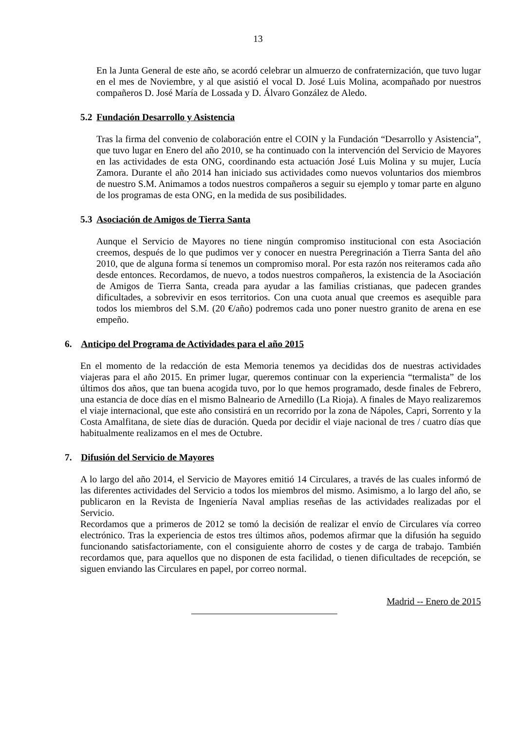13
En la Junta General de este año, se acordó celebrar un almuerzo de confraternización, que tuvo lugar en el mes de Noviembre, y al que asistió el vocal D. José Luis Molina, acompañado por nuestros compañeros D. José María de Lossada y D. Álvaro González de Aledo.
5.2 Fundación Desarrollo y Asistencia
Tras la firma del convenio de colaboración entre el COIN y la Fundación “Desarrollo y Asistencia”, que tuvo lugar en Enero del año 2010, se ha continuado con la intervención del Servicio de Mayores en las actividades de esta ONG, coordinando esta actuación José Luis Molina y su mujer, Lucía Zamora. Durante el año 2014 han iniciado sus actividades como nuevos voluntarios dos miembros de nuestro S.M. Animamos a todos nuestros compañeros a seguir su ejemplo y tomar parte en alguno de los programas de esta ONG, en la medida de sus posibilidades.
5.3 Asociación de Amigos de Tierra Santa
Aunque el Servicio de Mayores no tiene ningún compromiso institucional con esta Asociación creemos, después de lo que pudimos ver y conocer en nuestra Peregrinación a Tierra Santa del año 2010, que de alguna forma sí tenemos un compromiso moral. Por esta razón nos reiteramos cada año desde entonces. Recordamos, de nuevo, a todos nuestros compañeros, la existencia de la Asociación de Amigos de Tierra Santa, creada para ayudar a las familias cristianas, que padecen grandes dificultades, a sobrevivir en esos territorios. Con una cuota anual que creemos es asequible para todos los miembros del S.M. (20 €/año) podremos cada uno poner nuestro granito de arena en ese empeño.
6. Anticipo del Programa de Actividades para el año 2015
En el momento de la redacción de esta Memoria tenemos ya decididas dos de nuestras actividades viajeras para el año 2015. En primer lugar, queremos continuar con la experiencia “termalista” de los últimos dos años, que tan buena acogida tuvo, por lo que hemos programado, desde finales de Febrero, una estancia de doce días en el mismo Balneario de Arnedillo (La Rioja). A finales de Mayo realizaremos el viaje internacional, que este año consistirá en un recorrido por la zona de Nápoles, Capri, Sorrento y la Costa Amalfitana, de siete días de duración. Queda por decidir el viaje nacional de tres / cuatro días que habitualmente realizamos en el mes de Octubre.
7. Difusión del Servicio de Mayores
A lo largo del año 2014, el Servicio de Mayores emitió 14 Circulares, a través de las cuales informó de las diferentes actividades del Servicio a todos los miembros del mismo. Asimismo, a lo largo del año, se publicaron en la Revista de Ingeniería Naval amplias reseñas de las actividades realizadas por el Servicio.
Recordamos que a primeros de 2012 se tomó la decisión de realizar el envío de Circulares vía correo electrónico. Tras la experiencia de estos tres últimos años, podemos afirmar que la difusión ha seguido funcionando satisfactoriamente, con el consiguiente ahorro de costes y de carga de trabajo. También recordamos que, para aquellos que no disponen de esta facilidad, o tienen dificultades de recepción, se siguen enviando las Circulares en papel, por correo normal.
Madrid -- Enero de 2015